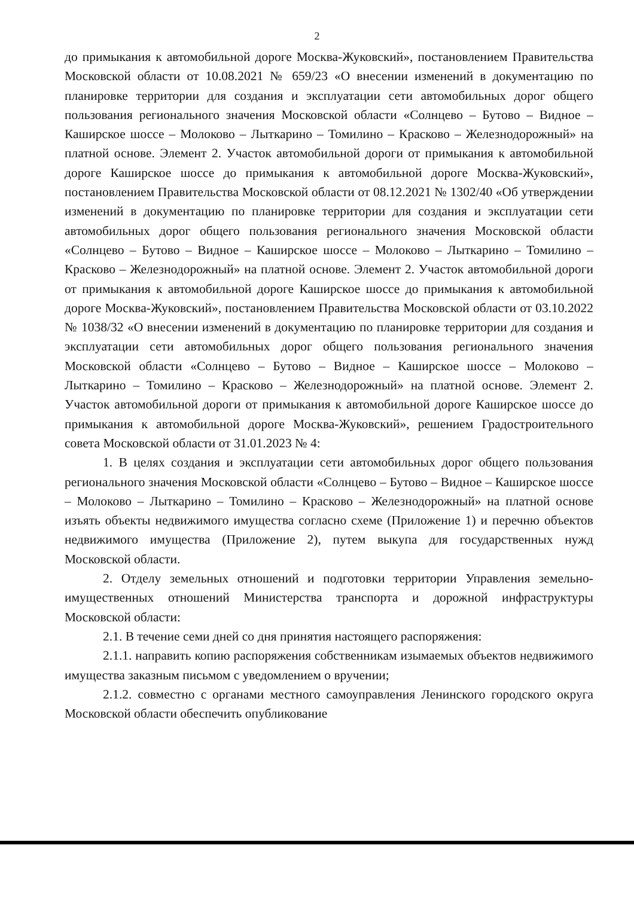2
до примыкания к автомобильной дороге Москва-Жуковский», постановлением Правительства Московской области от 10.08.2021 № 659/23 «О внесении изменений в документацию по планировке территории для создания и эксплуатации сети автомобильных дорог общего пользования регионального значения Московской области «Солнцево – Бутово – Видное – Каширское шоссе – Молоково – Лыткарино – Томилино – Красково – Железнодорожный» на платной основе. Элемент 2. Участок автомобильной дороги от примыкания к автомобильной дороге Каширское шоссе до примыкания к автомобильной дороге Москва-Жуковский», постановлением Правительства Московской области от 08.12.2021 № 1302/40 «Об утверждении изменений в документацию по планировке территории для создания и эксплуатации сети автомобильных дорог общего пользования регионального значения Московской области «Солнцево – Бутово – Видное – Каширское шоссе – Молоково – Лыткарино – Томилино – Красково – Железнодорожный» на платной основе. Элемент 2. Участок автомобильной дороги от примыкания к автомобильной дороге Каширское шоссе до примыкания к автомобильной дороге Москва-Жуковский», постановлением Правительства Московской области от 03.10.2022 № 1038/32 «О внесении изменений в документацию по планировке территории для создания и эксплуатации сети автомобильных дорог общего пользования регионального значения Московской области «Солнцево – Бутово – Видное – Каширское шоссе – Молоково – Лыткарино – Томилино – Красково – Железнодорожный» на платной основе. Элемент 2. Участок автомобильной дороги от примыкания к автомобильной дороге Каширское шоссе до примыкания к автомобильной дороге Москва-Жуковский», решением Градостроительного совета Московской области от 31.01.2023 № 4:
1. В целях создания и эксплуатации сети автомобильных дорог общего пользования регионального значения Московской области «Солнцево – Бутово – Видное – Каширское шоссе – Молоково – Лыткарино – Томилино – Красково – Железнодорожный» на платной основе изъять объекты недвижимого имущества согласно схеме (Приложение 1) и перечню объектов недвижимого имущества (Приложение 2), путем выкупа для государственных нужд Московской области.
2. Отделу земельных отношений и подготовки территории Управления земельно-имущественных отношений Министерства транспорта и дорожной инфраструктуры Московской области:
2.1. В течение семи дней со дня принятия настоящего распоряжения:
2.1.1. направить копию распоряжения собственникам изымаемых объектов недвижимого имущества заказным письмом с уведомлением о вручении;
2.1.2. совместно с органами местного самоуправления Ленинского городского округа Московской области обеспечить опубликование